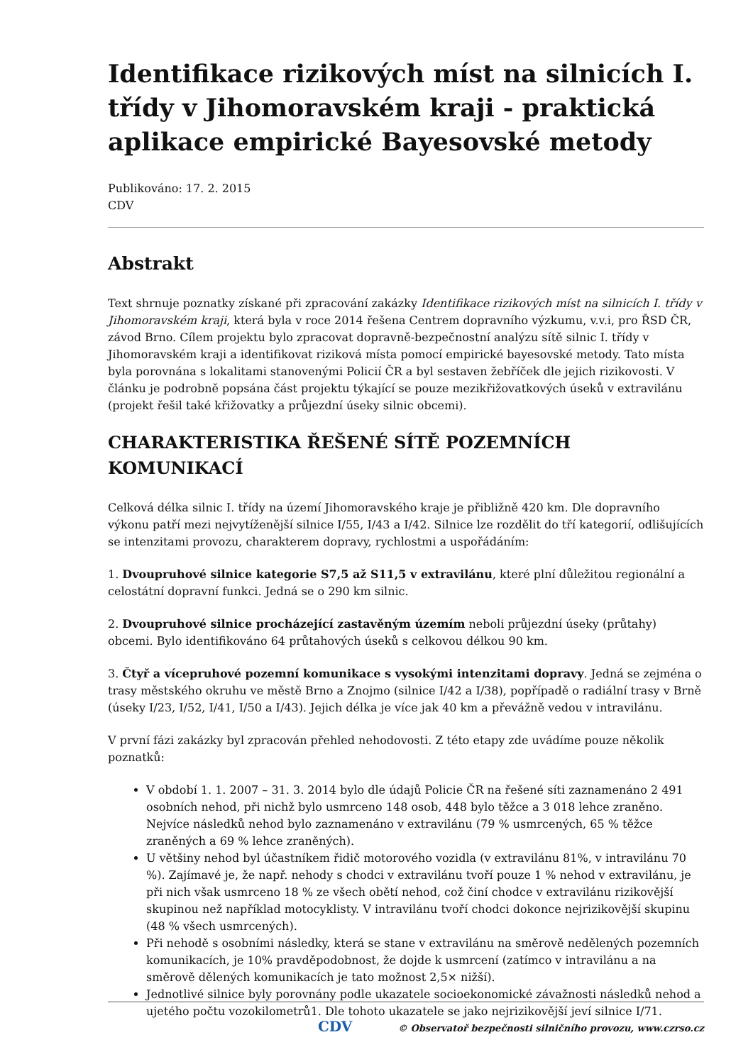Identifikace rizikových míst na silnicích I. třídy v Jihomoravském kraji - praktická aplikace empirické Bayesovské metody
Publikováno: 17. 2. 2015
CDV
Abstrakt
Text shrnuje poznatky získané při zpracování zakázky Identifikace rizikových míst na silnicích I. třídy v Jihomoravském kraji, která byla v roce 2014 řešena Centrem dopravního výzkumu, v.v.i, pro ŘSD ČR, závod Brno. Cílem projektu bylo zpracovat dopravně-bezpečnostní analýzu sítě silnic I. třídy v Jihomoravském kraji a identifikovat riziková místa pomocí empirické bayesovské metody. Tato místa byla porovnána s lokalitami stanovenými Policií ČR a byl sestaven žebříček dle jejich rizikovosti. V článku je podrobně popsána část projektu týkající se pouze mezikřižovatkových úseků v extravilánu (projekt řešil také křižovatky a průjezdní úseky silnic obcemi).
CHARAKTERISTIKA ŘEŠENÉ SÍTĚ POZEMNÍCH KOMUNIKACÍ
Celková délka silnic I. třídy na území Jihomoravského kraje je přibližně 420 km. Dle dopravního výkonu patří mezi nejvytíženější silnice I/55, I/43 a I/42. Silnice lze rozdělit do tří kategorií, odlišujících se intenzitami provozu, charakterem dopravy, rychlostmi a uspořádáním:
1. Dvoupruhové silnice kategorie S7,5 až S11,5 v extravilánu, které plní důležitou regionální a celostátní dopravní funkci. Jedná se o 290 km silnic.
2. Dvoupruhové silnice procházející zastavěným územím neboli průjezdní úseky (průtahy) obcemi. Bylo identifikováno 64 průtahových úseků s celkovou délkou 90 km.
3. Čtyř a vícepruhové pozemní komunikace s vysokými intenzitami dopravy. Jedná se zejména o trasy městského okruhu ve městě Brno a Znojmo (silnice I/42 a I/38), popřípadě o radiální trasy v Brně (úseky I/23, I/52, I/41, I/50 a I/43). Jejich délka je více jak 40 km a převážně vedou v intravilánu.
V první fázi zakázky byl zpracován přehled nehodovosti. Z této etapy zde uvádíme pouze několik poznatků:
V období 1. 1. 2007 – 31. 3. 2014 bylo dle údajů Policie ČR na řešené síti zaznamenáno 2 491 osobních nehod, při nichž bylo usmrceno 148 osob, 448 bylo těžce a 3 018 lehce zraněno. Nejvíce následků nehod bylo zaznamenáno v extravilánu (79 % usmrcených, 65 % těžce zraněných a 69 % lehce zraněných).
U většiny nehod byl účastníkem řidič motorového vozidla (v extravilánu 81%, v intravilánu 70 %). Zajímavé je, že např. nehody s chodci v extravilánu tvoří pouze 1 % nehod v extravilánu, je při nich však usmrceno 18 % ze všech obětí nehod, což činí chodce v extravilánu rizikovější skupinou než například motocyklisty. V intravilánu tvoří chodci dokonce nejrizikovější skupinu (48 % všech usmrcených).
Při nehodě s osobními následky, která se stane v extravilánu na směrově nedělených pozemních komunikacích, je 10% pravděpodobnost, že dojde k usmrcení (zatímco v intravilánu a na směrově dělených komunikacích je tato možnost 2,5× nižší).
Jednotlivé silnice byly porovnány podle ukazatele socioekonomické závažnosti následků nehod a ujetého počtu vozokilometrů1. Dle tohoto ukazatele se jako nejrizikovější jeví silnice I/71.
CDV © Observatoř bezpečnosti silničního provozu, www.czrso.cz